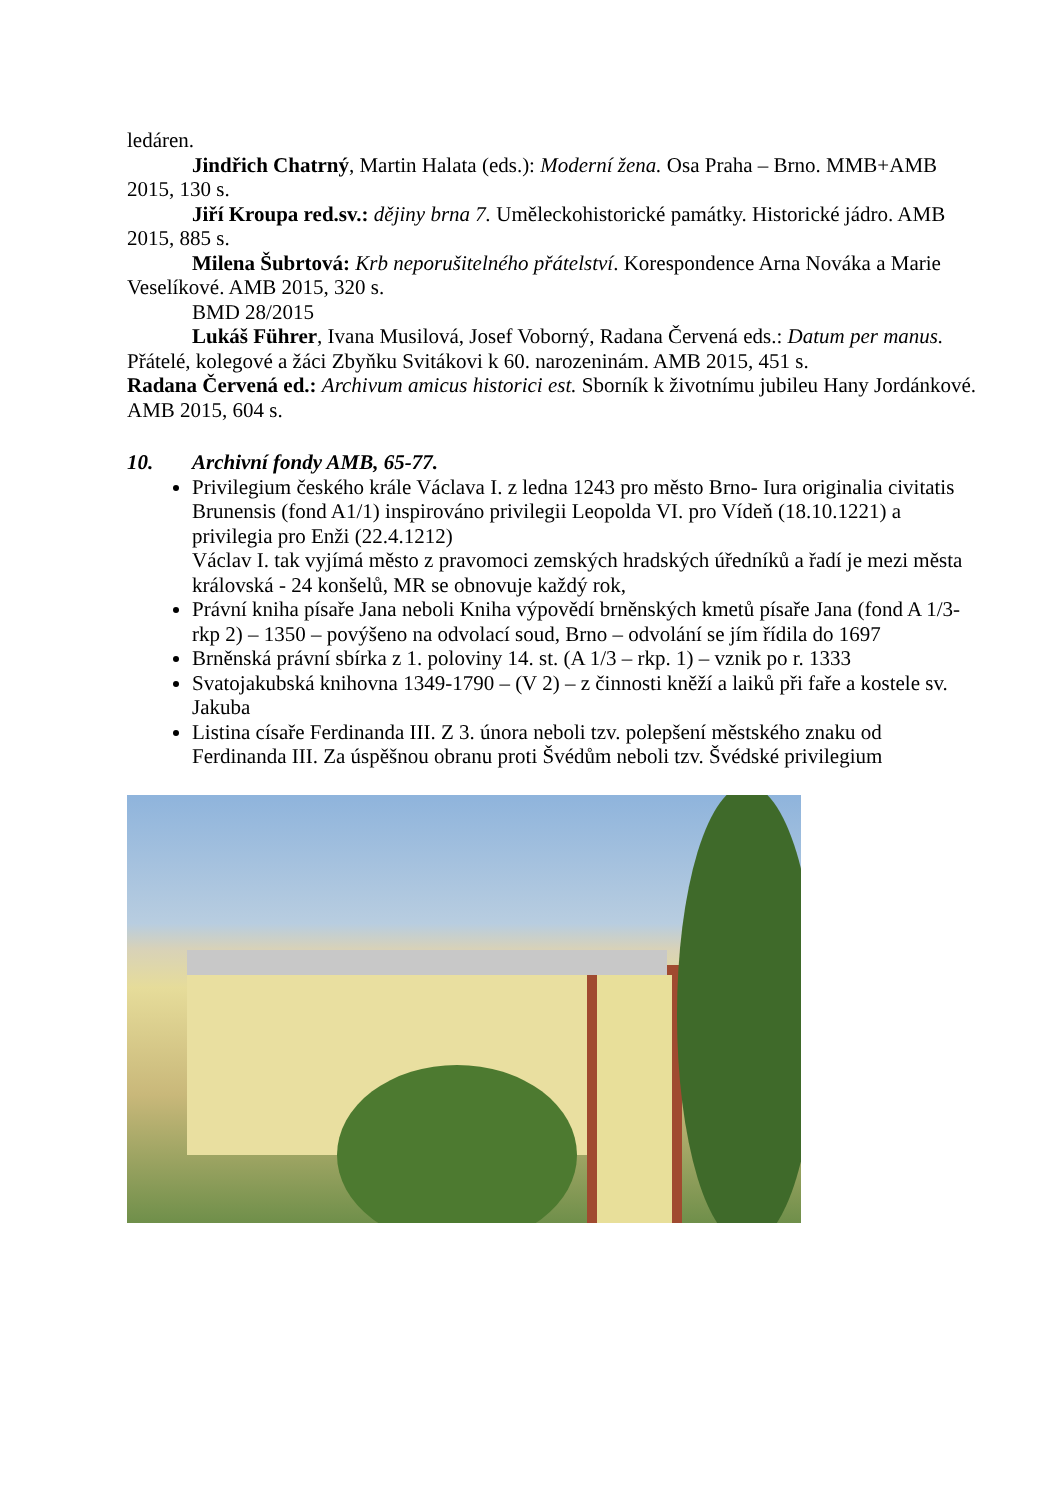ledáren.
Jindřich Chatrný, Martin Halata (eds.): Moderní žena. Osa Praha – Brno. MMB+AMB 2015, 130 s.
Jiří Kroupa red.sv.: dějiny brna 7. Uměleckohistorické památky. Historické jádro. AMB 2015, 885 s.
Milena Šubrtová: Krb neporušitelného přátelství. Korespondence Arna Nováka a Marie Veselíkové. AMB 2015, 320 s.
BMD 28/2015
Lukáš Führer, Ivana Musilová, Josef Voborný, Radana Červená eds.: Datum per manus. Přátelé, kolegové a žáci Zbyňku Svitákovi k 60. narozeninám. AMB 2015, 451 s.
Radana Červená ed.: Archivum amicus historici est. Sborník k životnímu jubileu Hany Jordánkové. AMB 2015, 604 s.
10. Archivní fondy AMB, 65-77.
Privilegium českého krále Václava I. z ledna 1243 pro město Brno- Iura originalia civitatis Brunensis (fond A1/1) inspirováno privilegii Leopolda VI. pro Vídeň (18.10.1221) a privilegia pro Enži (22.4.1212)
Václav I. tak vyjímá město z pravomoci zemských hradských úředníků a řadí je mezi města královská - 24 konšelů, MR se obnovuje každý rok,
Právní kniha písaře Jana neboli Kniha výpovědí brněnských kmetů písaře Jana (fond A 1/3- rkp 2) – 1350 – povýšeno na odvolací soud, Brno – odvolání se jím řídila do 1697
Brněnská právní sbírka z 1. poloviny 14. st. (A 1/3 – rkp. 1) – vznik po r. 1333
Svatojakubská knihovna 1349-1790 – (V 2) – z činnosti kněží a laiků při faře a kostele sv. Jakuba
Listina císaře Ferdinanda III. Z 3. února neboli tzv. polepšení městského znaku od Ferdinanda III. Za úspěšnou obranu proti Švédům neboli tzv. Švédské privilegium